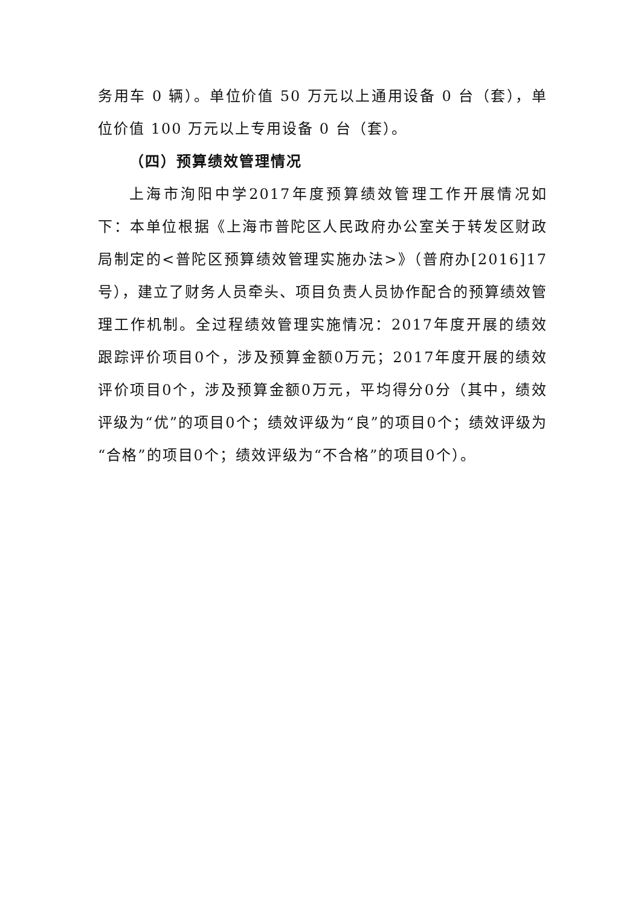务用车 0 辆）。单位价值 50 万元以上通用设备 0 台（套），单位价值 100 万元以上专用设备 0 台（套）。
（四）预算绩效管理情况
上海市洵阳中学2017年度预算绩效管理工作开展情况如下：本单位根据《上海市普陀区人民政府办公室关于转发区财政局制定的<普陀区预算绩效管理实施办法>》（普府办[2016]17号），建立了财务人员牵头、项目负责人员协作配合的预算绩效管理工作机制。全过程绩效管理实施情况：2017年度开展的绩效跟踪评价项目0个，涉及预算金额0万元；2017年度开展的绩效评价项目0个，涉及预算金额0万元，平均得分0分（其中，绩效评级为“优”的项目0个；绩效评级为“良”的项目0个；绩效评级为“合格”的项目0个；绩效评级为“不合格”的项目0个）。